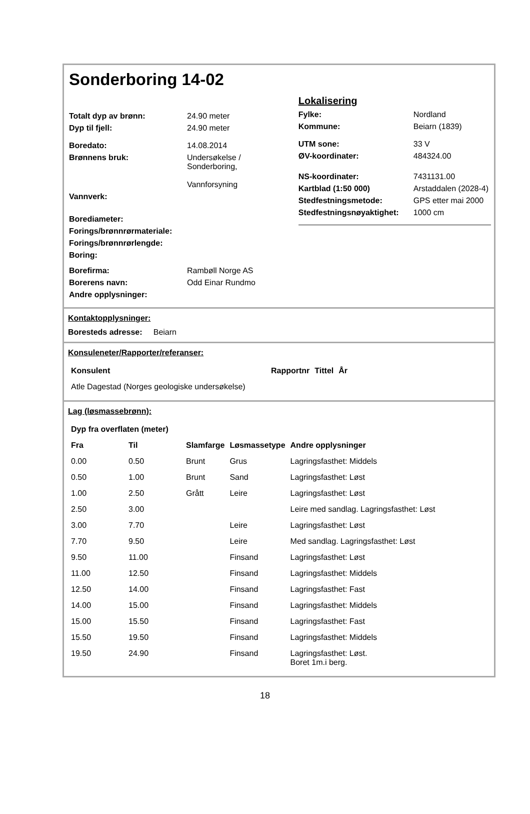Sonderboring 14-02
| Totalt dyp av brønn: | 24.90 meter |
| Dyp til fjell: | 24.90 meter |
| Boredato: | 14.08.2014 |
| Brønnens bruk: | Undersøkelse / Sonderboring, Vannforsyning |
| Vannverk: | |
| Borediameter: | |
| Forings/brønnrørmateriale: | |
| Forings/brønnrørlengde: | |
| Boring: | |
| Borefirma: | Rambøll Norge AS |
| Borerens navn: | Odd Einar Rundmo |
| Andre opplysninger: | |
Lokalisering
| Fylke: | Nordland |
| Kommune: | Beiarn (1839) |
| UTM sone: | 33 V |
| ØV-koordinater: | 484324.00 |
| NS-koordinater: | 7431131.00 |
| Kartblad (1:50 000) | Arstaddalen (2028-4) |
| Stedfestningsmetode: | GPS etter mai 2000 |
| Stedfestningsnøyaktighet: | 1000 cm |
Kontaktopplysninger:
Boresteds adresse: Beiarn
Konsuleneter/Rapporter/referanser:
| Konsulent | Rapportnr | Tittel | År |
| --- | --- | --- | --- |
| Atle Dagestad (Norges geologiske undersøkelse) | | | |
Lag (løsmassebrønn):
| Dyp fra overflaten (meter) | | | | |
| --- | --- | --- | --- | --- |
| Fra | Til | Slamfarge | Løsmassetype | Andre opplysninger |
| 0.00 | 0.50 | Brunt | Grus | Lagringsfasthet: Middels |
| 0.50 | 1.00 | Brunt | Sand | Lagringsfasthet: Løst |
| 1.00 | 2.50 | Grått | Leire | Lagringsfasthet: Løst |
| 2.50 | 3.00 | | | Leire med sandlag. Lagringsfasthet: Løst |
| 3.00 | 7.70 | | Leire | Lagringsfasthet: Løst |
| 7.70 | 9.50 | | Leire | Med sandlag. Lagringsfasthet: Løst |
| 9.50 | 11.00 | | Finsand | Lagringsfasthet: Løst |
| 11.00 | 12.50 | | Finsand | Lagringsfasthet: Middels |
| 12.50 | 14.00 | | Finsand | Lagringsfasthet: Fast |
| 14.00 | 15.00 | | Finsand | Lagringsfasthet: Middels |
| 15.00 | 15.50 | | Finsand | Lagringsfasthet: Fast |
| 15.50 | 19.50 | | Finsand | Lagringsfasthet: Middels |
| 19.50 | 24.90 | | Finsand | Lagringsfasthet: Løst. Boret 1m.i berg. |
18